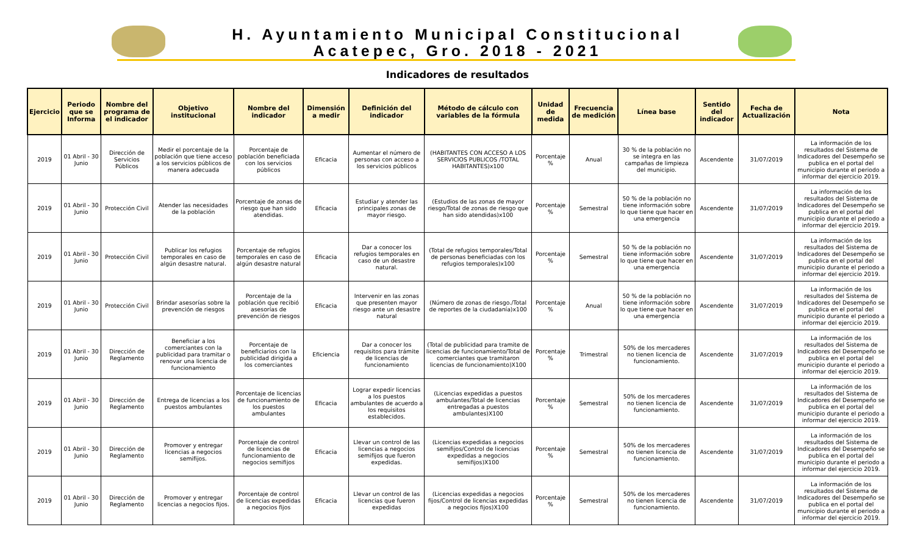H. Ayuntamiento Municipal Constitucional
Acatepec, Gro. 2018 - 2021
Indicadores de resultados
| Ejercicio | Periodo que se Informa | Nombre del programa de el indicador | Objetivo institucional | Nombre del indicador | Dimensión a medir | Definición del indicador | Método de cálculo con variables de la fórmula | Unidad de medida | Frecuencia de medición | Línea base | Sentido del indicador | Fecha de Actualización | Nota |
| --- | --- | --- | --- | --- | --- | --- | --- | --- | --- | --- | --- | --- | --- |
| 2019 | 01 Abril - 30 Junio | Dirección de Servicios Públicos | Medir el porcentaje de la población que tiene acceso a los servicios públicos de manera adecuada | Porcentaje de población beneficiada con los servicios públicos | Eficacia | Aumentar el número de personas con acceso a los servicios públicos | (HABITANTES CON ACCESO A LOS SERVICIOS PUBLICOS /TOTAL HABITANTES)x100 | Porcentaje % | Anual | 30 % de la población no se integra en las campañas de limpieza del municipio. | Ascendente | 31/07/2019 | La información de los resultados del Sistema de Indicadores del Desempeño se publica en el portal del municipio durante el periodo a informar del ejercicio 2019. |
| 2019 | 01 Abril - 30 Junio | Protección Civil | Atender las necesidades de la población | Porcentaje de zonas de riesgo que han sido atendidas. | Eficacia | Estudiar y atender las principales zonas de mayor riesgo. | (Estudios de las zonas de mayor riesgo/Total de zonas de riesgo que han sido atendidas)x100 | Porcentaje % | Semestral | 50 % de la población no tiene información sobre lo que tiene que hacer en una emergencia | Ascendente | 31/07/2019 | La información de los resultados del Sistema de Indicadores del Desempeño se publica en el portal del municipio durante el periodo a informar del ejercicio 2019. |
| 2019 | 01 Abril - 30 Junio | Protección Civil | Publicar los refugios temporales en caso de algún desastre natural. | Porcentaje de refugios temporales en caso de algún desastre natural | Eficacia | Dar a conocer los refugios temporales en caso de un desastre natural. | (Total de refugios temporales/Total de personas beneficiadas con los refugios temporales)x100 | Porcentaje % | Semestral | 50 % de la población no tiene información sobre lo que tiene que hacer en una emergencia | Ascendente | 31/07/2019 | La información de los resultados del Sistema de Indicadores del Desempeño se publica en el portal del municipio durante el periodo a informar del ejercicio 2019. |
| 2019 | 01 Abril - 30 Junio | Protección Civil | Brindar asesorías sobre la prevención de riesgos | Porcentaje de la población que recibió asesorías de prevención de riesgos | Eficacia | Intervenir en las zonas que presenten mayor riesgo ante un desastre natural | (Número de zonas de riesgo./Total de reportes de la ciudadanía)x100 | Porcentaje % | Anual | 50 % de la población no tiene información sobre lo que tiene que hacer en una emergencia | Ascendente | 31/07/2019 | La información de los resultados del Sistema de Indicadores del Desempeño se publica en el portal del municipio durante el periodo a informar del ejercicio 2019. |
| 2019 | 01 Abril - 30 Junio | Dirección de Reglamento | Beneficiar a los comerciantes con la publicidad para tramitar o renovar una licencia de funcionamiento | Porcentaje de beneficiarios con la publicidad dirigida a los comerciantes | Eficiencia | Dar a conocer los requisitos para trámite de licencias de funcionamiento | (Total de publicidad para tramite de licencias de funcionamiento/Total de comerciantes que tramitaron licencias de funcionamiento)X100 | Porcentaje % | Trimestral | 50% de los mercaderes no tienen licencia de funcionamiento. | Ascendente | 31/07/2019 | La información de los resultados del Sistema de Indicadores del Desempeño se publica en el portal del municipio durante el periodo a informar del ejercicio 2019. |
| 2019 | 01 Abril - 30 Junio | Dirección de Reglamento | Entrega de licencias a los puestos ambulantes | Porcentaje de licencias de funcionamiento de los puestos ambulantes | Eficacia | Lograr expedir licencias a los puestos ambulantes de acuerdo a los requisitos establecidos. | (Licencias expedidas a puestos ambulantes/Total de licencias entregadas a puestos ambulantes)X100 | Porcentaje % | Semestral | 50% de los mercaderes no tienen licencia de funcionamiento. | Ascendente | 31/07/2019 | La información de los resultados del Sistema de Indicadores del Desempeño se publica en el portal del municipio durante el periodo a informar del ejercicio 2019. |
| 2019 | 01 Abril - 30 Junio | Dirección de Reglamento | Promover y entregar licencias a negocios semifijos. | Porcentaje de control de licencias de funcionamiento de negocios semifijos | Eficacia | Llevar un control de las licencias a negocios semifijos que fueron expedidas. | (Licencias expedidas a negocios semifijos/Control de licencias expedidas a negocios semifijos)X100 | Porcentaje % | Semestral | 50% de los mercaderes no tienen licencia de funcionamiento. | Ascendente | 31/07/2019 | La información de los resultados del Sistema de Indicadores del Desempeño se publica en el portal del municipio durante el periodo a informar del ejercicio 2019. |
| 2019 | 01 Abril - 30 Junio | Dirección de Reglamento | Promover y entregar licencias a negocios fijos. | Porcentaje de control de licencias expedidas a negocios fijos | Eficacia | Llevar un control de las licencias que fueron expedidas | (Licencias expedidas a negocios fijos/Control de licencias expedidas a negocios fijos)X100 | Porcentaje % | Semestral | 50% de los mercaderes no tienen licencia de funcionamiento. | Ascendente | 31/07/2019 | La información de los resultados del Sistema de Indicadores del Desempeño se publica en el portal del municipio durante el periodo a informar del ejercicio 2019. |